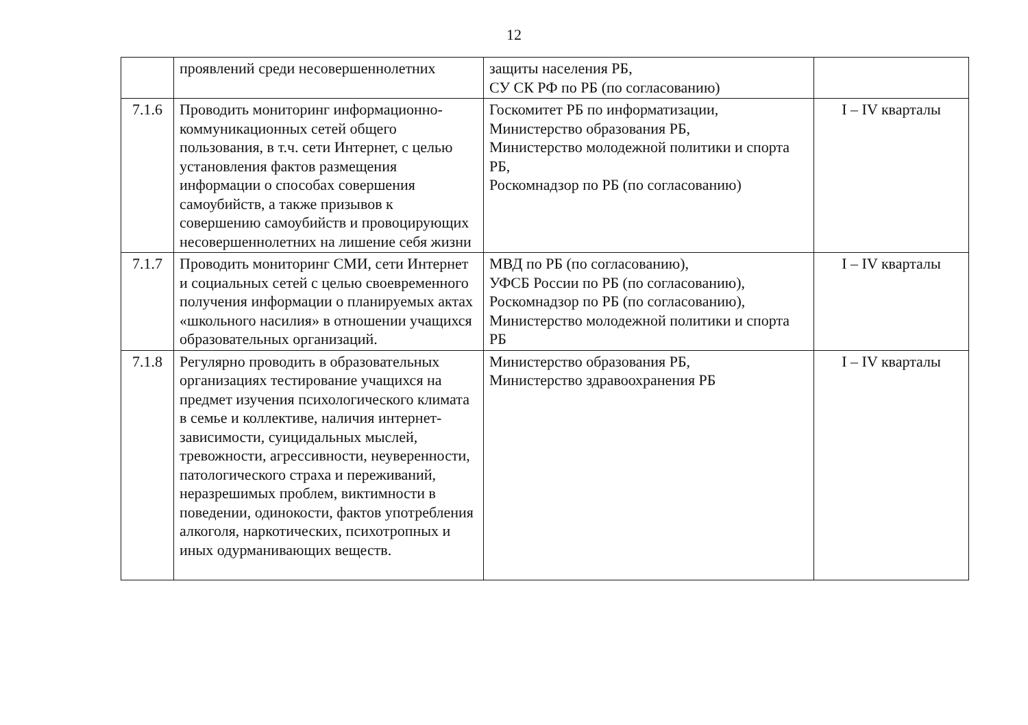12
| | проявлений среди несовершеннолетних | защиты населения РБ, СУ СК РФ по РБ (по согласованию) | |
| 7.1.6 | Проводить мониторинг информационно-коммуникационных сетей общего пользования, в т.ч. сети Интернет, с целью установления фактов размещения информации о способах совершения самоубийств, а также призывов к совершению самоубийств и провоцирующих несовершеннолетних на лишение себя жизни | Госкомитет РБ по информатизации, Министерство образования РБ, Министерство молодежной политики и спорта РБ, Роскомнадзор по РБ (по согласованию) | I – IV кварталы |
| 7.1.7 | Проводить мониторинг СМИ, сети Интернет и социальных сетей с целью своевременного получения информации о планируемых актах «школьного насилия» в отношении учащихся образовательных организаций. | МВД по РБ (по согласованию), УФСБ России по РБ (по согласованию), Роскомнадзор по РБ (по согласованию), Министерство молодежной политики и спорта РБ | I – IV кварталы |
| 7.1.8 | Регулярно проводить в образовательных организациях тестирование учащихся на предмет изучения психологического климата в семье и коллективе, наличия интернет-зависимости, суицидальных мыслей, тревожности, агрессивности, неуверенности, патологического страха и переживаний, неразрешимых проблем, виктимности в поведении, одинокости, фактов употребления алкоголя, наркотических, психотропных и иных одурманивающих веществ. | Министерство образования РБ, Министерство здравоохранения РБ | I – IV кварталы |